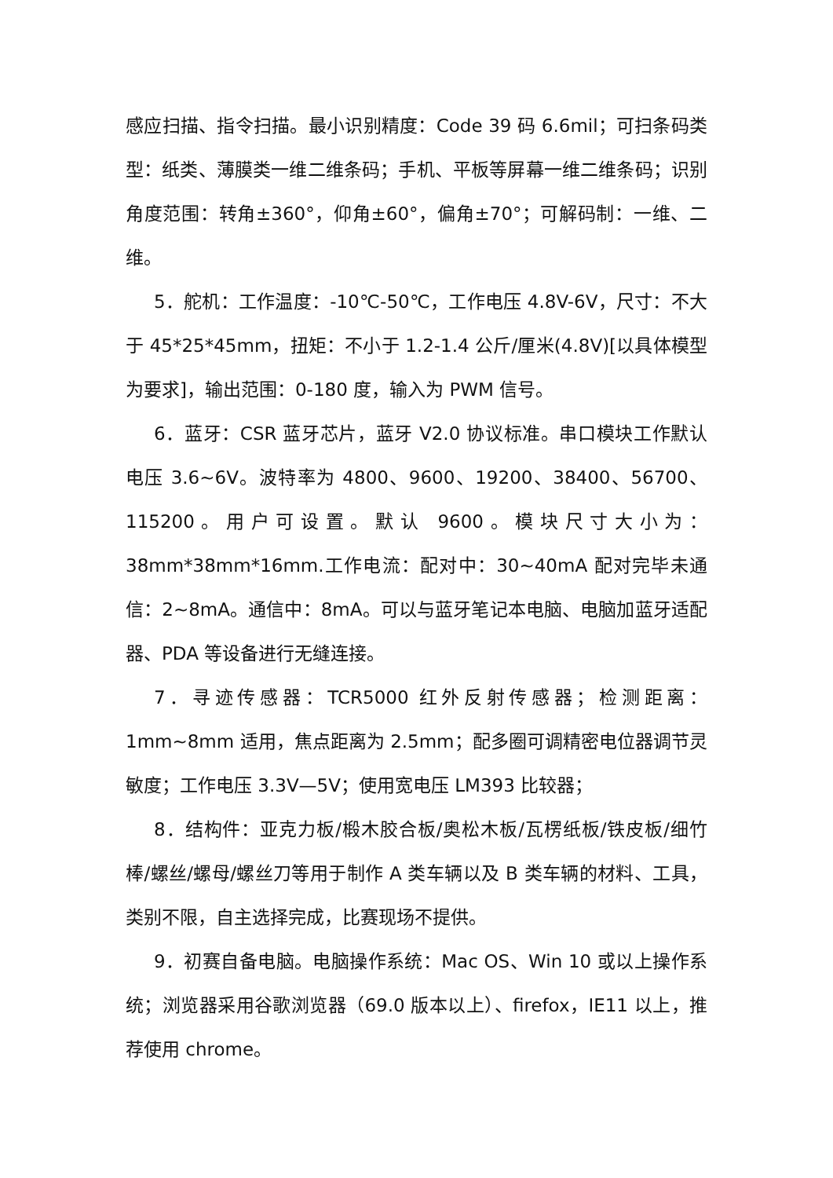感应扫描、指令扫描。最小识别精度：Code 39 码 6.6mil；可扫条码类型：纸类、薄膜类一维二维条码；手机、平板等屏幕一维二维条码；识别角度范围：转角±360°，仰角±60°，偏角±70°；可解码制：一维、二维。
5．舵机：工作温度：-10℃-50℃，工作电压 4.8V-6V，尺寸：不大于 45*25*45mm，扭矩：不小于 1.2-1.4 公斤/厘米(4.8V)[以具体模型为要求]，输出范围：0-180 度，输入为 PWM 信号。
6．蓝牙：CSR 蓝牙芯片，蓝牙 V2.0 协议标准。串口模块工作默认电压 3.6~6V。波特率为 4800、9600、19200、38400、56700、115200。用户可设置。默认 9600。模块尺寸大小为：38mm*38mm*16mm.工作电流：配对中：30~40mA 配对完毕未通信：2~8mA。通信中：8mA。可以与蓝牙笔记本电脑、电脑加蓝牙适配器、PDA 等设备进行无缝连接。
7．寻迹传感器：TCR5000 红外反射传感器；检测距离：1mm~8mm 适用，焦点距离为 2.5mm；配多圈可调精密电位器调节灵敏度；工作电压 3.3V—5V；使用宽电压 LM393 比较器；
8．结构件：亚克力板/椴木胶合板/奥松木板/瓦楞纸板/铁皮板/细竹棒/螺丝/螺母/螺丝刀等用于制作 A 类车辆以及 B 类车辆的材料、工具，类别不限，自主选择完成，比赛现场不提供。
9．初赛自备电脑。电脑操作系统：Mac OS、Win 10 或以上操作系统；浏览器采用谷歌浏览器（69.0 版本以上）、firefox，IE11 以上，推荐使用 chrome。